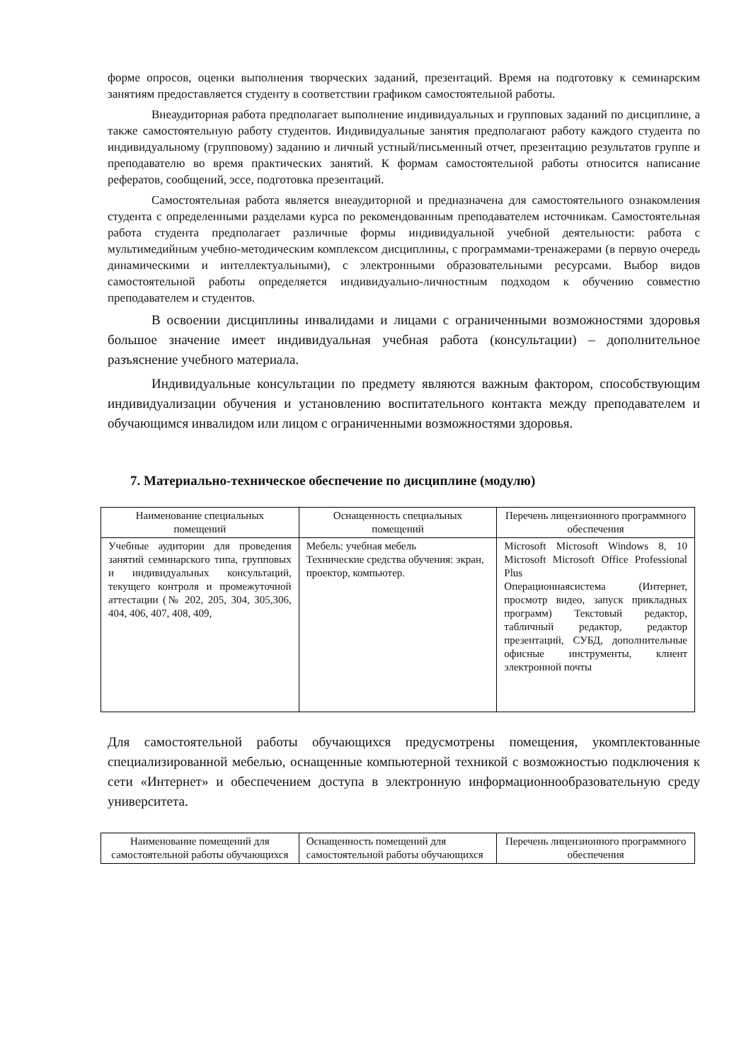форме опросов, оценки выполнения творческих заданий, презентаций. Время на подготовку к семинарским занятиям предоставляется студенту в соответствии графиком самостоятельной работы.
Внеаудиторная работа предполагает выполнение индивидуальных и групповых заданий по дисциплине, а также самостоятельную работу студентов. Индивидуальные занятия предполагают работу каждого студента по индивидуальному (групповому) заданию и личный устный/письменный отчет, презентацию результатов группе и преподавателю во время практических занятий. К формам самостоятельной работы относится написание рефератов, сообщений, эссе, подготовка презентаций.
Самостоятельная работа является внеаудиторной и предназначена для самостоятельного ознакомления студента с определенными разделами курса по рекомендованным преподавателем источникам. Самостоятельная работа студента предполагает различные формы индивидуальной учебной деятельности: работа с мультимедийным учебно-методическим комплексом дисциплины, с программами-тренажерами (в первую очередь динамическими и интеллектуальными), с электронными образовательными ресурсами. Выбор видов самостоятельной работы определяется индивидуально-личностным подходом к обучению совместно преподавателем и студентов.
В освоении дисциплины инвалидами и лицами с ограниченными возможностями здоровья большое значение имеет индивидуальная учебная работа (консультации) – дополнительное разъяснение учебного материала.
Индивидуальные консультации по предмету являются важным фактором, способствующим индивидуализации обучения и установлению воспитательного контакта между преподавателем и обучающимся инвалидом или лицом с ограниченными возможностями здоровья.
7. Материально-техническое обеспечение по дисциплине (модулю)
| Наименование специальных помещений | Оснащенность специальных помещений | Перечень лицензионного программного обеспечения |
| --- | --- | --- |
| Учебные аудитории для проведения занятий семинарского типа, групповых и индивидуальных консультаций, текущего контроля и промежуточной аттестации (№ 202, 205, 304, 305,306, 404, 406, 407, 408, 409, | Мебель: учебная мебель Технические средства обучения: экран, проектор, компьютер. | Microsoft Microsoft Windows 8, 10 Microsoft Microsoft Office Professional Plus Операционнаясистема (Интернет, просмотр видео, запуск прикладных программ) Текстовый редактор, табличный редактор, редактор презентаций, СУБД, дополнительные офисные инструменты, клиент электронной почты |
Для самостоятельной работы обучающихся предусмотрены помещения, укомплектованные специализированной мебелью, оснащенные компьютерной техникой с возможностью подключения к сети «Интернет» и обеспечением доступа в электронную информационнообразовательную среду университета.
| Наименование помещений для самостоятельной работы обучающихся | Оснащенность помещений для самостоятельной работы обучающихся | Перечень лицензионного программного обеспечения |
| --- | --- | --- |